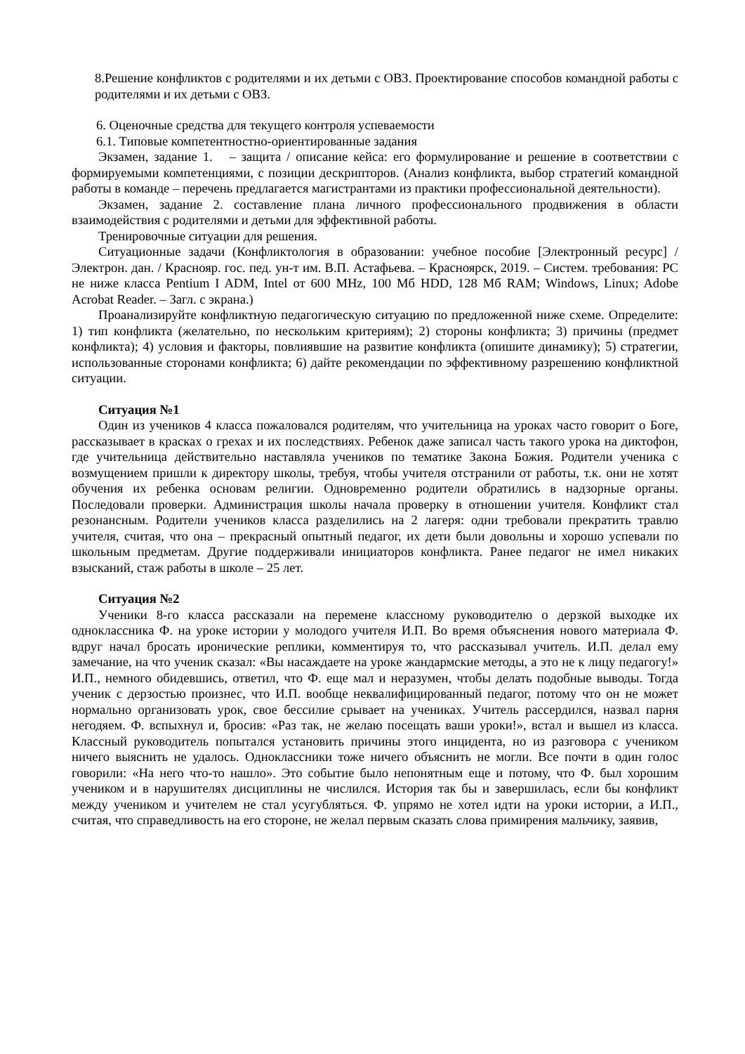8.Решение конфликтов с родителями и их детьми с ОВЗ. Проектирование способов командной работы с родителями и их детьми с ОВЗ.
6. Оценочные средства для текущего контроля успеваемости
6.1. Типовые компетентностно-ориентированные задания
Экзамен, задание 1. – защита / описание кейса: его формулирование и решение в соответствии с формируемыми компетенциями, с позиции дескрипторов. (Анализ конфликта, выбор стратегий командной работы в команде – перечень предлагается магистрантами из практики профессиональной деятельности).
Экзамен, задание 2. составление плана личного профессионального продвижения в области взаимодействия с родителями и детьми для эффективной работы.
Тренировочные ситуации для решения.
Ситуационные задачи (Конфликтология в образовании: учебное пособие [Электронный ресурс] / Электрон. дан. / Краснояр. гос. пед. ун-т им. В.П. Астафьева. – Красноярск, 2019. – Систем. требования: PC не ниже класса Pentium I ADM, Intel от 600 MHz, 100 Мб HDD, 128 Мб RAM; Windows, Linux; Adobe Acrobat Reader. – Загл. с экрана.)
Проанализируйте конфликтную педагогическую ситуацию по предложенной ниже схеме. Определите: 1) тип конфликта (желательно, по нескольким критериям); 2) стороны конфликта; 3) причины (предмет конфликта); 4) условия и факторы, повлиявшие на развитие конфликта (опишите динамику); 5) стратегии, использованные сторонами конфликта; 6) дайте рекомендации по эффективному разрешению конфликтной ситуации.
Ситуация №1
Один из учеников 4 класса пожаловался родителям, что учительница на уроках часто говорит о Боге, рассказывает в красках о грехах и их последствиях. Ребенок даже записал часть такого урока на диктофон, где учительница действительно наставляла учеников по тематике Закона Божия. Родители ученика с возмущением пришли к директору школы, требуя, чтобы учителя отстранили от работы, т.к. они не хотят обучения их ребенка основам религии. Одновременно родители обратились в надзорные органы. Последовали проверки. Администрация школы начала проверку в отношении учителя. Конфликт стал резонансным. Родители учеников класса разделились на 2 лагеря: одни требовали прекратить травлю учителя, считая, что она – прекрасный опытный педагог, их дети были довольны и хорошо успевали по школьным предметам. Другие поддерживали инициаторов конфликта. Ранее педагог не имел никаких взысканий, стаж работы в школе – 25 лет.
Ситуация №2
Ученики 8-го класса рассказали на перемене классному руководителю о дерзкой выходке их одноклассника Ф. на уроке истории у молодого учителя И.П. Во время объяснения нового материала Ф. вдруг начал бросать иронические реплики, комментируя то, что рассказывал учитель. И.П. делал ему замечание, на что ученик сказал: «Вы насаждаете на уроке жандармские методы, а это не к лицу педагогу!» И.П., немного обидевшись, ответил, что Ф. еще мал и неразумен, чтобы делать подобные выводы. Тогда ученик с дерзостью произнес, что И.П. вообще неквалифицированный педагог, потому что он не может нормально организовать урок, свое бессилие срывает на учениках. Учитель рассердился, назвал парня негодяем. Ф. вспыхнул и, бросив: «Раз так, не желаю посещать ваши уроки!», встал и вышел из класса. Классный руководитель попытался установить причины этого инцидента, но из разговора с учеником ничего выяснить не удалось. Одноклассники тоже ничего объяснить не могли. Все почти в один голос говорили: «На него что-то нашло». Это событие было непонятным еще и потому, что Ф. был хорошим учеником и в нарушителях дисциплины не числился. История так бы и завершилась, если бы конфликт между учеником и учителем не стал усугубляться. Ф. упрямо не хотел идти на уроки истории, а И.П., считая, что справедливость на его стороне, не желал первым сказать слова примирения мальчику, заявив,